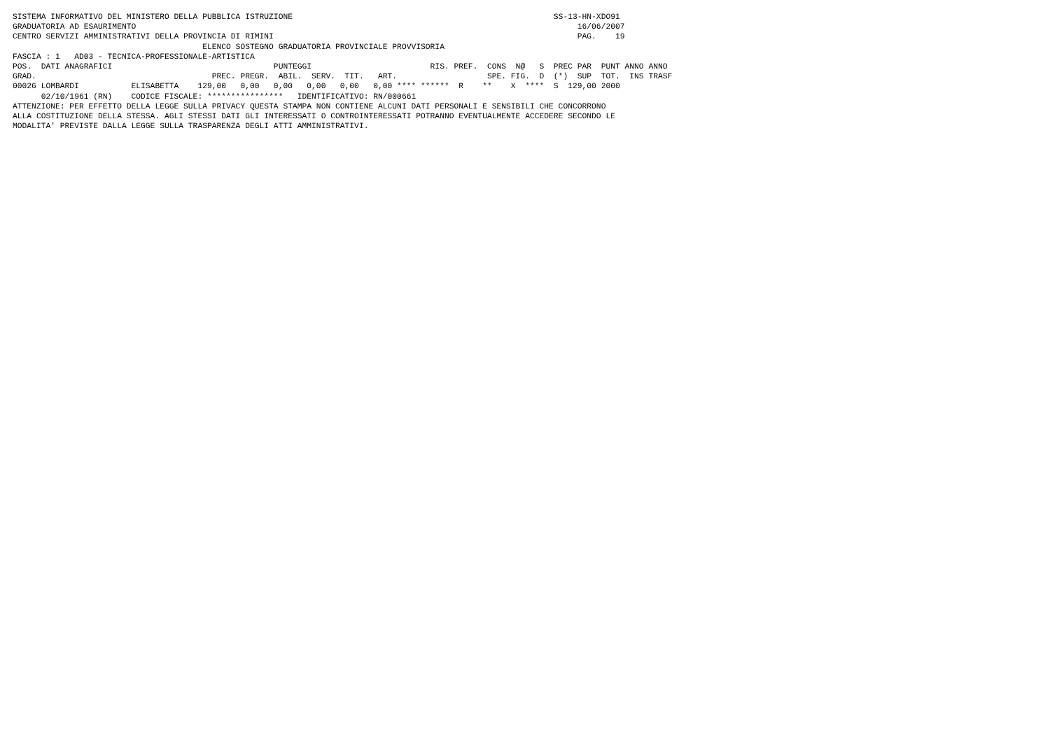SISTEMA INFORMATIVO DEL MINISTERO DELLA PUBBLICA ISTRUZIONE                                                       SS-13-HN-XDO91
GRADUATORIA AD ESAURIMENTO                                                                                             16/06/2007
CENTRO SERVIZI AMMINISTRATIVI DELLA PROVINCIA DI RIMINI                                                                PAG.    19
                                        ELENCO SOSTEGNO GRADUATORIA PROVINCIALE PROVVISORIA
FASCIA : 1   AD03 - TECNICA-PROFESSIONALE-ARTISTICA
POS.  DATI ANAGRAFICI                                  PUNTEGGI                         RIS. PREF.  CONS  N@   S  PREC PAR  PUNT ANNO ANNO
GRAD.                                     PREC. PREGR.  ABIL.  SERV.  TIT.   ART.                   SPE. FIG.  D  (*)  SUP  TOT.  INS TRASF
00026 LOMBARDI           ELISABETTA    129,00   0,00   0,00   0,00   0,00   0,00 **** ******  R    **    X  ****  S  129,00 2000
      02/10/1961 (RN)    CODICE FISCALE: ****************   IDENTIFICATIVO: RN/000661
ATTENZIONE: PER EFFETTO DELLA LEGGE SULLA PRIVACY QUESTA STAMPA NON CONTIENE ALCUNI DATI PERSONALI E SENSIBILI CHE CONCORRONO
ALLA COSTITUZIONE DELLA STESSA. AGLI STESSI DATI GLI INTERESSATI O CONTROINTERESSATI POTRANNO EVENTUALMENTE ACCEDERE SECONDO LE
MODALITA' PREVISTE DALLA LEGGE SULLA TRASPARENZA DEGLI ATTI AMMINISTRATIVI.